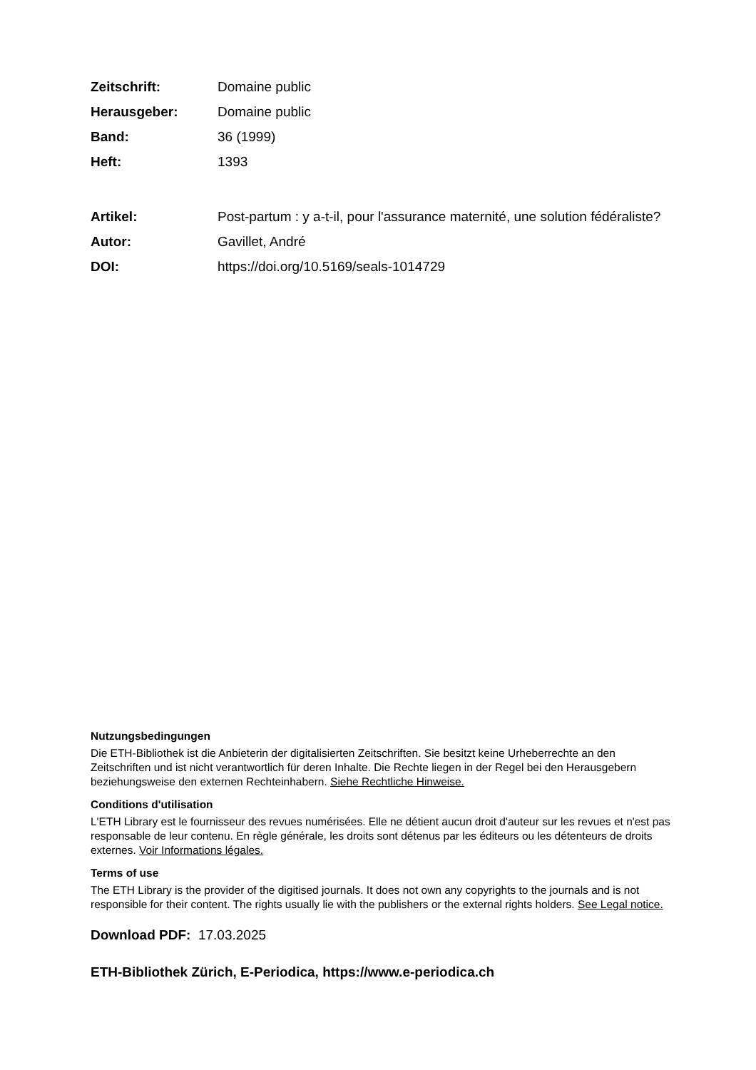Zeitschrift: Domaine public
Herausgeber: Domaine public
Band: 36 (1999)
Heft: 1393
Artikel: Post-partum : y a-t-il, pour l'assurance maternité, une solution fédéraliste?
Autor: Gavillet, André
DOI: https://doi.org/10.5169/seals-1014729
Nutzungsbedingungen
Die ETH-Bibliothek ist die Anbieterin der digitalisierten Zeitschriften. Sie besitzt keine Urheberrechte an den Zeitschriften und ist nicht verantwortlich für deren Inhalte. Die Rechte liegen in der Regel bei den Herausgebern beziehungsweise den externen Rechteinhabern. Siehe Rechtliche Hinweise.
Conditions d'utilisation
L'ETH Library est le fournisseur des revues numérisées. Elle ne détient aucun droit d'auteur sur les revues et n'est pas responsable de leur contenu. En règle générale, les droits sont détenus par les éditeurs ou les détenteurs de droits externes. Voir Informations légales.
Terms of use
The ETH Library is the provider of the digitised journals. It does not own any copyrights to the journals and is not responsible for their content. The rights usually lie with the publishers or the external rights holders. See Legal notice.
Download PDF: 17.03.2025
ETH-Bibliothek Zürich, E-Periodica, https://www.e-periodica.ch